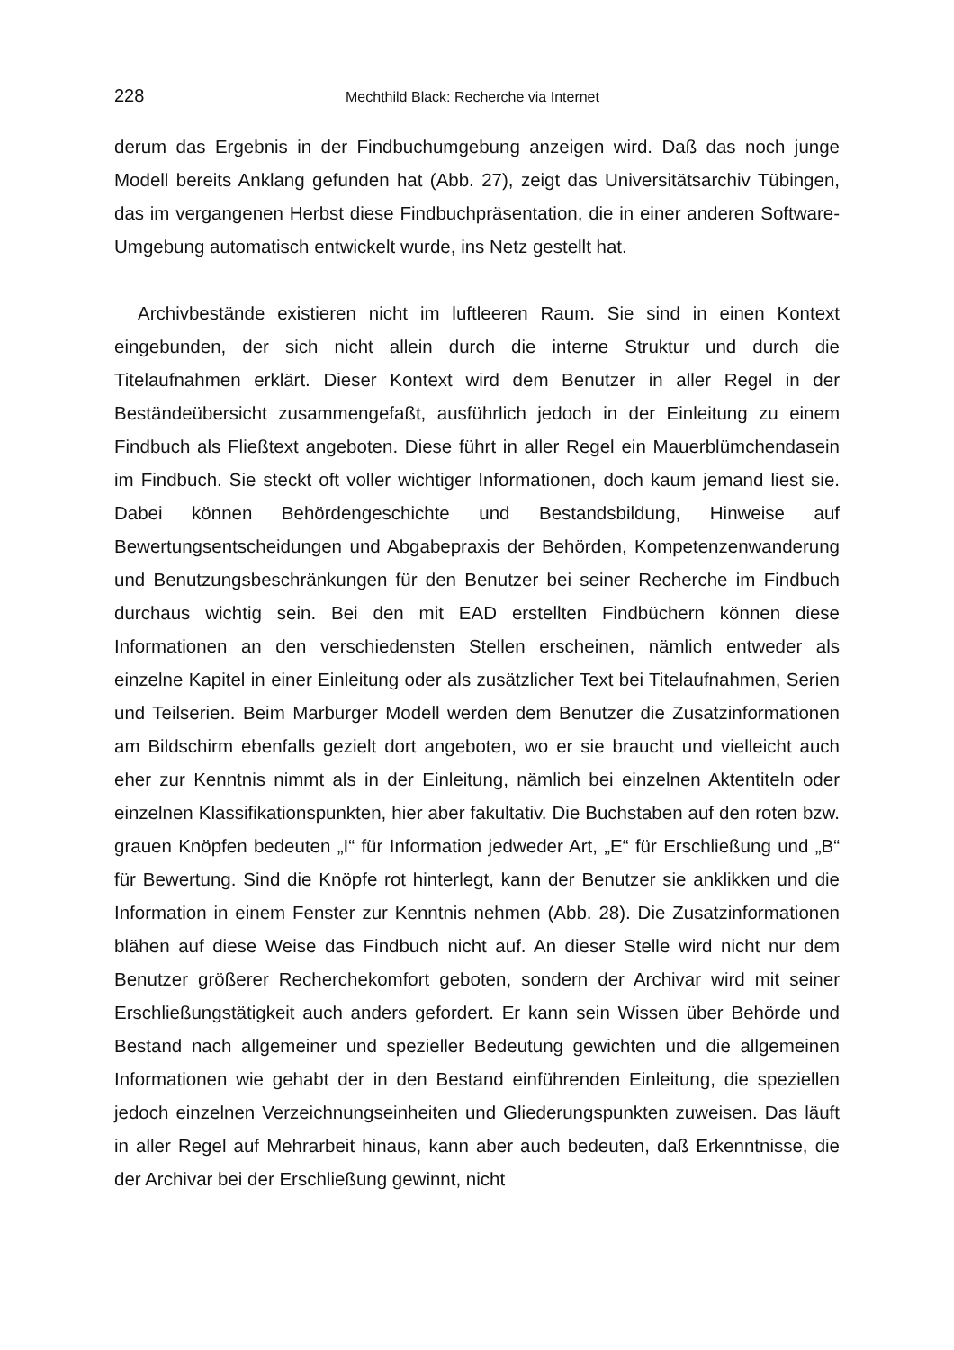228 Mechthild Black: Recherche via Internet
derum das Ergebnis in der Findbuchumgebung anzeigen wird. Daß das noch junge Modell bereits Anklang gefunden hat (Abb. 27), zeigt das Universitätsarchiv Tübingen, das im vergangenen Herbst diese Findbuchpräsentation, die in einer anderen Software-Umgebung automatisch entwickelt wurde, ins Netz gestellt hat.
Archivbestände existieren nicht im luftleeren Raum. Sie sind in einen Kontext eingebunden, der sich nicht allein durch die interne Struktur und durch die Titelaufnahmen erklärt. Dieser Kontext wird dem Benutzer in aller Regel in der Beständeübersicht zusammengefaßt, ausführlich jedoch in der Einleitung zu einem Findbuch als Fließtext angeboten. Diese führt in aller Regel ein Mauerblümchendasein im Findbuch. Sie steckt oft voller wichtiger Informationen, doch kaum jemand liest sie. Dabei können Behördengeschichte und Bestandsbildung, Hinweise auf Bewertungsentscheidungen und Abgabepraxis der Behörden, Kompetenzenwanderung und Benutzungsbeschränkungen für den Benutzer bei seiner Recherche im Findbuch durchaus wichtig sein. Bei den mit EAD erstellten Findbüchern können diese Informationen an den verschiedensten Stellen erscheinen, nämlich entweder als einzelne Kapitel in einer Einleitung oder als zusätzlicher Text bei Titelaufnahmen, Serien und Teilserien. Beim Marburger Modell werden dem Benutzer die Zusatzinformationen am Bildschirm ebenfalls gezielt dort angeboten, wo er sie braucht und vielleicht auch eher zur Kenntnis nimmt als in der Einleitung, nämlich bei einzelnen Aktentiteln oder einzelnen Klassifikationspunkten, hier aber fakultativ. Die Buchstaben auf den roten bzw. grauen Knöpfen bedeuten „I“ für Information jedweder Art, „E“ für Erschließung und „B“ für Bewertung. Sind die Knöpfe rot hinterlegt, kann der Benutzer sie anklikken und die Information in einem Fenster zur Kenntnis nehmen (Abb. 28). Die Zusatzinformationen blähen auf diese Weise das Findbuch nicht auf. An dieser Stelle wird nicht nur dem Benutzer größerer Recherchekomfort geboten, sondern der Archivar wird mit seiner Erschließungstätigkeit auch anders gefordert. Er kann sein Wissen über Behörde und Bestand nach allgemeiner und spezieller Bedeutung gewichten und die allgemeinen Informationen wie gehabt der in den Bestand einführenden Einleitung, die speziellen jedoch einzelnen Verzeichnungseinheiten und Gliederungspunkten zuweisen. Das läuft in aller Regel auf Mehrarbeit hinaus, kann aber auch bedeuten, daß Erkenntnisse, die der Archivar bei der Erschließung gewinnt, nicht